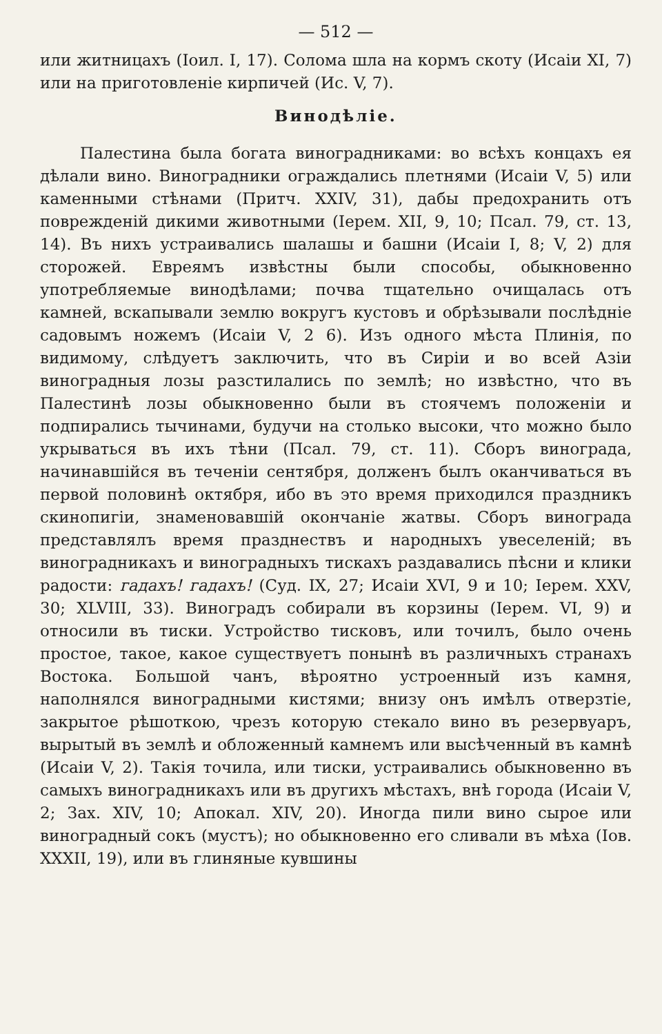— 512 —
или житницахъ (Іоил. I, 17). Солома шла на кормъ скоту (Исаіи XI, 7) или на приготовленіе кирпичей (Ис. V, 7).
Винодѣліе.
Палестина была богата виноградниками: во всѣхъ концахъ ея дѣлали вино. Виноградники ограждались плетнями (Исаіи V, 5) или каменными стѣнами (Притч. XXIV, 31), дабы предохранить отъ поврежденій дикими животными (Іерем. XII, 9, 10; Псал. 79, ст. 13, 14). Въ нихъ устраивались шалашы и башни (Исаіи I, 8; V, 2) для сторожей. Евреямъ извѣстны были способы, обыкновенно употребляемые винодѣлами; почва тщательно очищалась отъ камней, вскапывали землю вокругъ кустовъ и обрѣзывали послѣдніе садовымъ ножемъ (Исаіи V, 2 6). Изъ одного мѣста Плинія, по видимому, слѣдуетъ заключить, что въ Сиріи и во всей Азіи виноградныя лозы разстилались по землѣ; но извѣстно, что въ Палестинѣ лозы обыкновенно были въ стоячемъ положеніи и подпирались тычинами, будучи на столько высоки, что можно было укрываться въ ихъ тѣни (Псал. 79, ст. 11). Сборъ винограда, начинавшійся въ теченіи сентября, долженъ былъ оканчиваться въ первой половинѣ октября, ибо въ это время приходился праздникъ скинопигіи, знаменовавшій окончаніе жатвы. Сборъ винограда представлялъ время празднествъ и народныхъ увеселеній; въ виноградникахъ и виноградныхъ тискахъ раздавались пѣсни и клики радости: гадахъ! гадахъ! (Суд. IX, 27; Исаіи XVI, 9 и 10; Іерем. XXV, 30; XLVIII, 33). Виноградъ собирали въ корзины (Іерем. VI, 9) и относили въ тиски. Устройство тисковъ, или точилъ, было очень простое, такое, какое существуетъ понынѣ въ различныхъ странахъ Востока. Большой чанъ, вѣроятно устроенный изъ камня, наполнялся виноградными кистями; внизу онъ имѣлъ отверзтіе, закрытое рѣшоткою, чрезъ которую стекало вино въ резервуаръ, вырытый въ землѣ и обложенный камнемъ или высѣченный въ камнѣ (Исаіи V, 2). Такія точила, или тиски, устраивались обыкновенно въ самыхъ виноградникахъ или въ другихъ мѣстахъ, внѣ города (Исаіи V, 2; Зах. XIV, 10; Апокал. XIV, 20). Иногда пили вино сырое или виноградный сокъ (мустъ); но обыкновенно его сливали въ мѣха (Іов. XXXII, 19), или въ глиняные кувшины